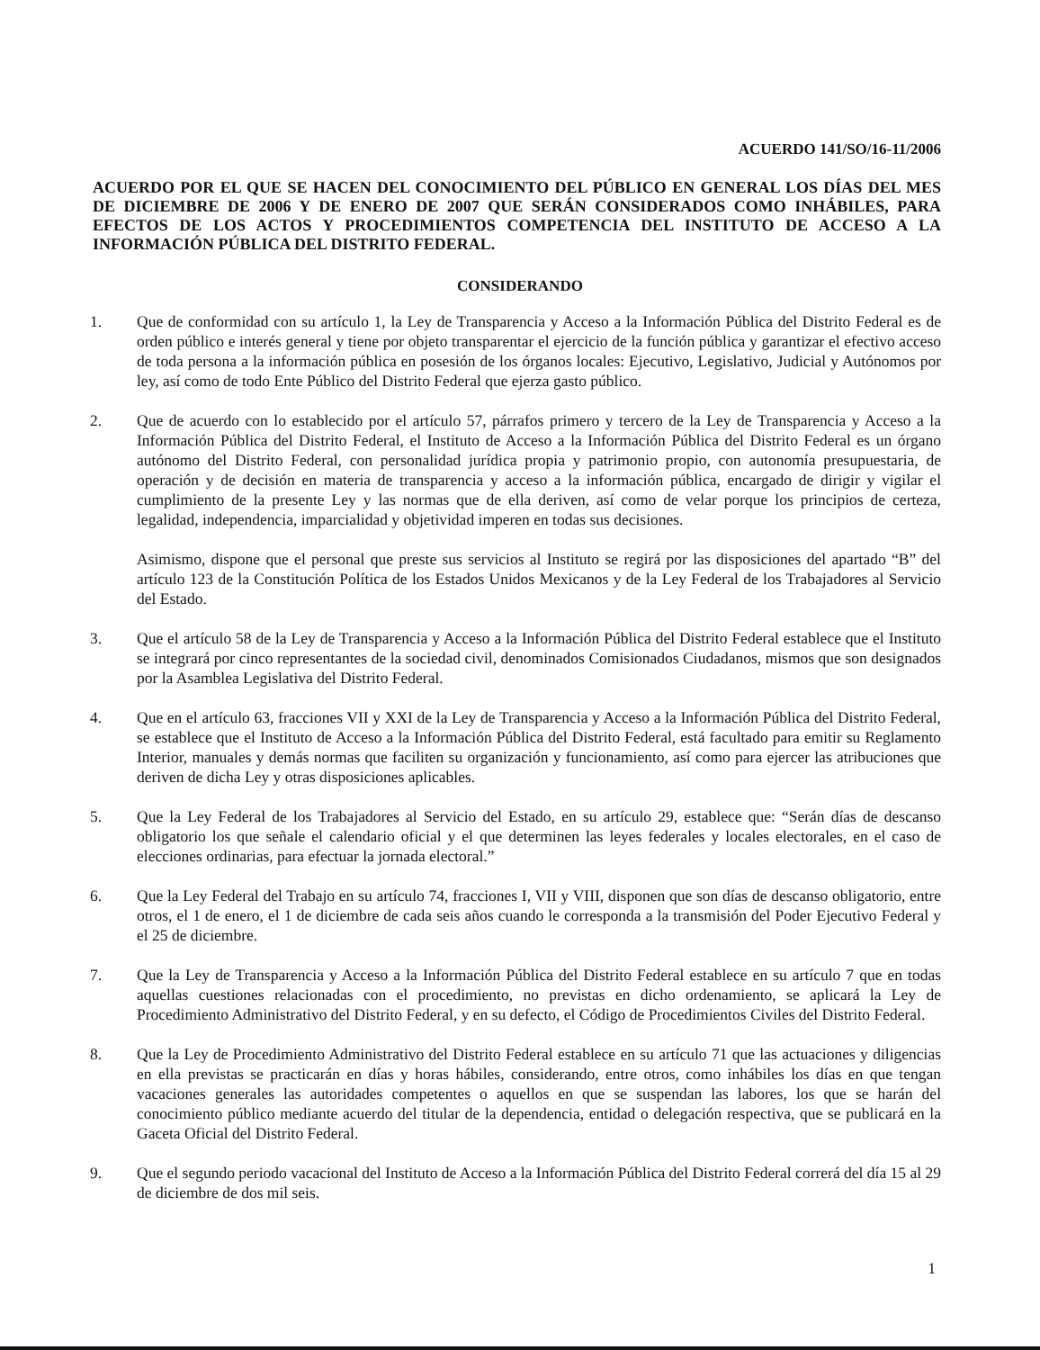ACUERDO 141/SO/16-11/2006
ACUERDO POR EL QUE SE HACEN DEL CONOCIMIENTO DEL PÚBLICO EN GENERAL LOS DÍAS DEL MES DE DICIEMBRE DE 2006 Y DE ENERO DE 2007 QUE SERÁN CONSIDERADOS COMO INHÁBILES, PARA EFECTOS DE LOS ACTOS Y PROCEDIMIENTOS COMPETENCIA DEL INSTITUTO DE ACCESO A LA INFORMACIÓN PÚBLICA DEL DISTRITO FEDERAL.
CONSIDERANDO
1. Que de conformidad con su artículo 1, la Ley de Transparencia y Acceso a la Información Pública del Distrito Federal es de orden público e interés general y tiene por objeto transparentar el ejercicio de la función pública y garantizar el efectivo acceso de toda persona a la información pública en posesión de los órganos locales: Ejecutivo, Legislativo, Judicial y Autónomos por ley, así como de todo Ente Público del Distrito Federal que ejerza gasto público.
2. Que de acuerdo con lo establecido por el artículo 57, párrafos primero y tercero de la Ley de Transparencia y Acceso a la Información Pública del Distrito Federal, el Instituto de Acceso a la Información Pública del Distrito Federal es un órgano autónomo del Distrito Federal, con personalidad jurídica propia y patrimonio propio, con autonomía presupuestaria, de operación y de decisión en materia de transparencia y acceso a la información pública, encargado de dirigir y vigilar el cumplimiento de la presente Ley y las normas que de ella deriven, así como de velar porque los principios de certeza, legalidad, independencia, imparcialidad y objetividad imperen en todas sus decisiones.
Asimismo, dispone que el personal que preste sus servicios al Instituto se regirá por las disposiciones del apartado “B” del artículo 123 de la Constitución Política de los Estados Unidos Mexicanos y de la Ley Federal de los Trabajadores al Servicio del Estado.
3. Que el artículo 58 de la Ley de Transparencia y Acceso a la Información Pública del Distrito Federal establece que el Instituto se integrará por cinco representantes de la sociedad civil, denominados Comisionados Ciudadanos, mismos que son designados por la Asamblea Legislativa del Distrito Federal.
4. Que en el artículo 63, fracciones VII y XXI de la Ley de Transparencia y Acceso a la Información Pública del Distrito Federal, se establece que el Instituto de Acceso a la Información Pública del Distrito Federal, está facultado para emitir su Reglamento Interior, manuales y demás normas que faciliten su organización y funcionamiento, así como para ejercer las atribuciones que deriven de dicha Ley y otras disposiciones aplicables.
5. Que la Ley Federal de los Trabajadores al Servicio del Estado, en su artículo 29, establece que: “Serán días de descanso obligatorio los que señale el calendario oficial y el que determinen las leyes federales y locales electorales, en el caso de elecciones ordinarias, para efectuar la jornada electoral.”
6. Que la Ley Federal del Trabajo en su artículo 74, fracciones I, VII y VIII, disponen que son días de descanso obligatorio, entre otros, el 1 de enero, el 1 de diciembre de cada seis años cuando le corresponda a la transmisión del Poder Ejecutivo Federal y el 25 de diciembre.
7. Que la Ley de Transparencia y Acceso a la Información Pública del Distrito Federal establece en su artículo 7 que en todas aquellas cuestiones relacionadas con el procedimiento, no previstas en dicho ordenamiento, se aplicará la Ley de Procedimiento Administrativo del Distrito Federal, y en su defecto, el Código de Procedimientos Civiles del Distrito Federal.
8. Que la Ley de Procedimiento Administrativo del Distrito Federal establece en su artículo 71 que las actuaciones y diligencias en ella previstas se practicarán en días y horas hábiles, considerando, entre otros, como inhábiles los días en que tengan vacaciones generales las autoridades competentes o aquellos en que se suspendan las labores, los que se harán del conocimiento público mediante acuerdo del titular de la dependencia, entidad o delegación respectiva, que se publicará en la Gaceta Oficial del Distrito Federal.
9. Que el segundo periodo vacacional del Instituto de Acceso a la Información Pública del Distrito Federal correrá del día 15 al 29 de diciembre de dos mil seis.
1